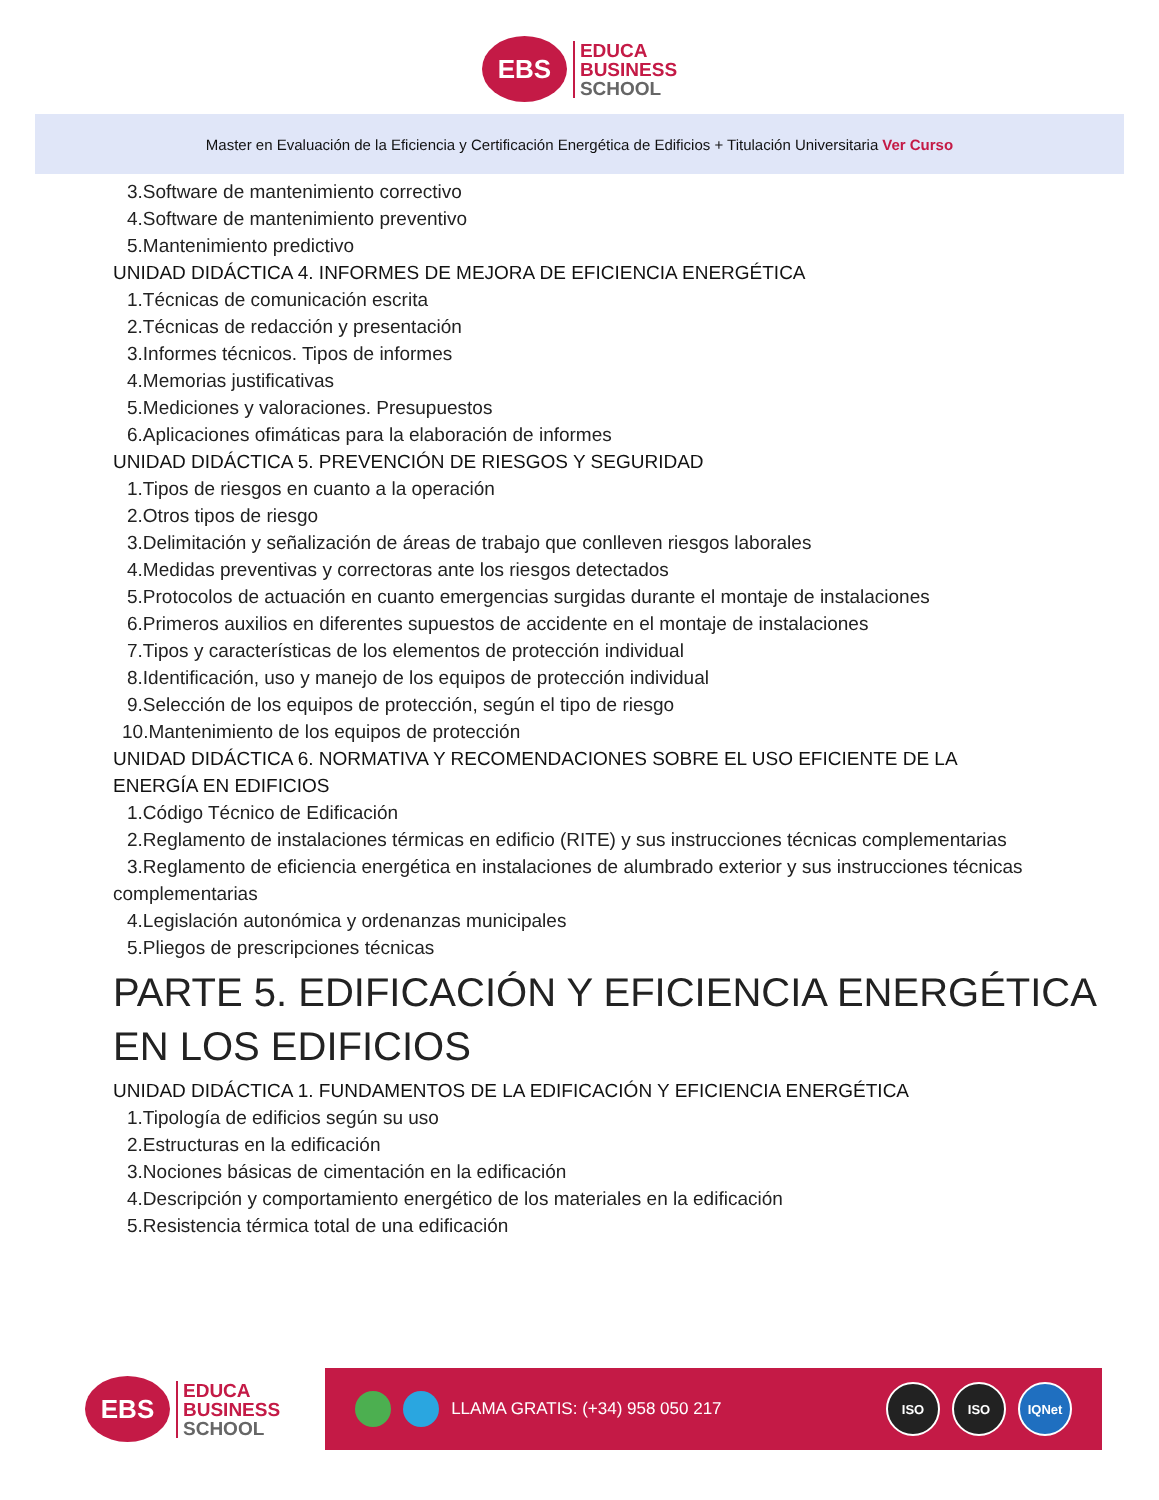EBS
EDUCA
BUSINESS
SCHOOL
Master en Evaluación de la Eficiencia y Certificación Energética de Edificios + Titulación Universitaria Ver Curso
3.Software de mantenimiento correctivo
4.Software de mantenimiento preventivo
5.Mantenimiento predictivo
UNIDAD DIDÁCTICA 4. INFORMES DE MEJORA DE EFICIENCIA ENERGÉTICA
1.Técnicas de comunicación escrita
2.Técnicas de redacción y presentación
3.Informes técnicos. Tipos de informes
4.Memorias justificativas
5.Mediciones y valoraciones. Presupuestos
6.Aplicaciones ofimáticas para la elaboración de informes
UNIDAD DIDÁCTICA 5. PREVENCIÓN DE RIESGOS Y SEGURIDAD
1.Tipos de riesgos en cuanto a la operación
2.Otros tipos de riesgo
3.Delimitación y señalización de áreas de trabajo que conlleven riesgos laborales
4.Medidas preventivas y correctoras ante los riesgos detectados
5.Protocolos de actuación en cuanto emergencias surgidas durante el montaje de instalaciones
6.Primeros auxilios en diferentes supuestos de accidente en el montaje de instalaciones
7.Tipos y características de los elementos de protección individual
8.Identificación, uso y manejo de los equipos de protección individual
9.Selección de los equipos de protección, según el tipo de riesgo
10.Mantenimiento de los equipos de protección
UNIDAD DIDÁCTICA 6. NORMATIVA Y RECOMENDACIONES SOBRE EL USO EFICIENTE DE LA
ENERGÍA EN EDIFICIOS
1.Código Técnico de Edificación
2.Reglamento de instalaciones térmicas en edificio (RITE) y sus instrucciones técnicas complementarias
3.Reglamento de eficiencia energética en instalaciones de alumbrado exterior y sus instrucciones técnicas
complementarias
4.Legislación autonómica y ordenanzas municipales
5.Pliegos de prescripciones técnicas
PARTE 5. EDIFICACIÓN Y EFICIENCIA ENERGÉTICA
EN LOS EDIFICIOS
UNIDAD DIDÁCTICA 1. FUNDAMENTOS DE LA EDIFICACIÓN Y EFICIENCIA ENERGÉTICA
1.Tipología de edificios según su uso
2.Estructuras en la edificación
3.Nociones básicas de cimentación en la edificación
4.Descripción y comportamiento energético de los materiales en la edificación
5.Resistencia térmica total de una edificación
EBS
EDUCA
BUSINESS
SCHOOL
LLAMA GRATIS: (+34) 958 050 217
ISO ISO IQNet